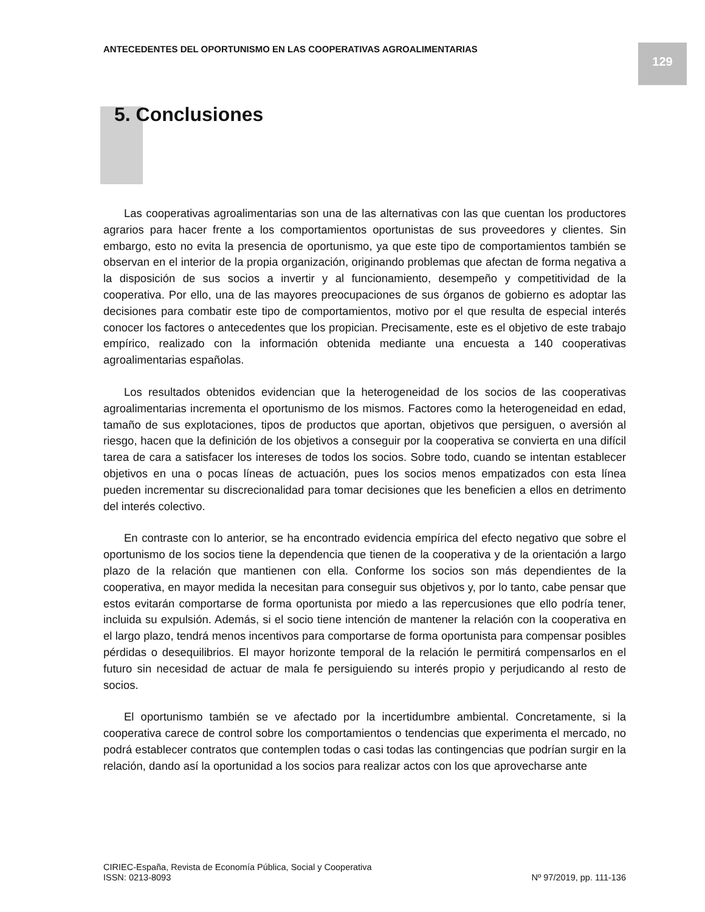ANTECEDENTES DEL OPORTUNISMO EN LAS COOPERATIVAS AGROALIMENTARIAS
129
5. Conclusiones
Las cooperativas agroalimentarias son una de las alternativas con las que cuentan los productores agrarios para hacer frente a los comportamientos oportunistas de sus proveedores y clientes. Sin embargo, esto no evita la presencia de oportunismo, ya que este tipo de comportamientos también se observan en el interior de la propia organización, originando problemas que afectan de forma negativa a la disposición de sus socios a invertir y al funcionamiento, desempeño y competitividad de la cooperativa. Por ello, una de las mayores preocupaciones de sus órganos de gobierno es adoptar las decisiones para combatir este tipo de comportamientos, motivo por el que resulta de especial interés conocer los factores o antecedentes que los propician. Precisamente, este es el objetivo de este trabajo empírico, realizado con la información obtenida mediante una encuesta a 140 cooperativas agroalimentarias españolas.
Los resultados obtenidos evidencian que la heterogeneidad de los socios de las cooperativas agroalimentarias incrementa el oportunismo de los mismos. Factores como la heterogeneidad en edad, tamaño de sus explotaciones, tipos de productos que aportan, objetivos que persiguen, o aversión al riesgo, hacen que la definición de los objetivos a conseguir por la cooperativa se convierta en una difícil tarea de cara a satisfacer los intereses de todos los socios. Sobre todo, cuando se intentan establecer objetivos en una o pocas líneas de actuación, pues los socios menos empatizados con esta línea pueden incrementar su discrecionalidad para tomar decisiones que les beneficien a ellos en detrimento del interés colectivo.
En contraste con lo anterior, se ha encontrado evidencia empírica del efecto negativo que sobre el oportunismo de los socios tiene la dependencia que tienen de la cooperativa y de la orientación a largo plazo de la relación que mantienen con ella. Conforme los socios son más dependientes de la cooperativa, en mayor medida la necesitan para conseguir sus objetivos y, por lo tanto, cabe pensar que estos evitarán comportarse de forma oportunista por miedo a las repercusiones que ello podría tener, incluida su expulsión. Además, si el socio tiene intención de mantener la relación con la cooperativa en el largo plazo, tendrá menos incentivos para comportarse de forma oportunista para compensar posibles pérdidas o desequilibrios. El mayor horizonte temporal de la relación le permitirá compensarlos en el futuro sin necesidad de actuar de mala fe persiguiendo su interés propio y perjudicando al resto de socios.
El oportunismo también se ve afectado por la incertidumbre ambiental. Concretamente, si la cooperativa carece de control sobre los comportamientos o tendencias que experimenta el mercado, no podrá establecer contratos que contemplen todas o casi todas las contingencias que podrían surgir en la relación, dando así la oportunidad a los socios para realizar actos con los que aprovecharse ante
CIRIEC-España, Revista de Economía Pública, Social y Cooperativa
ISSN: 0213-8093 Nº 97/2019, pp. 111-136